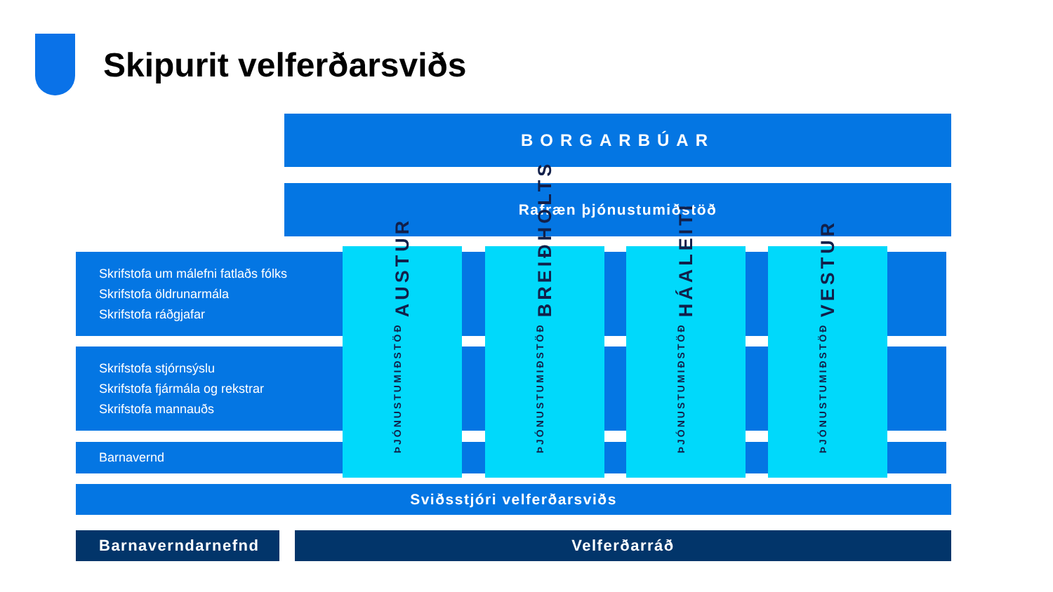Skipurit velferðarsviðs
BORGARBÚAR
Rafræn þjónustumiðstöð
Skrifstofa um málefni fatlaðs fólks
Skrifstofa öldrunarmála
Skrifstofa ráðgjafar
Skrifstofa stjórnsýslu
Skrifstofa fjármála og rekstrar
Skrifstofa mannauðs
Barnavernd
ÞJÓNUSTUMIÐSTÖÐ AUSTUR
ÞJÓNUSTUMIÐSTÖÐ BREIÐHOLTS
ÞJÓNUSTUMIÐSTÖÐ HÁALEITI
ÞJÓNUSTUMIÐSTÖÐ VESTUR
Sviðsstjóri velferðarsviðs
Barnaverndarnefnd Velferðarráð